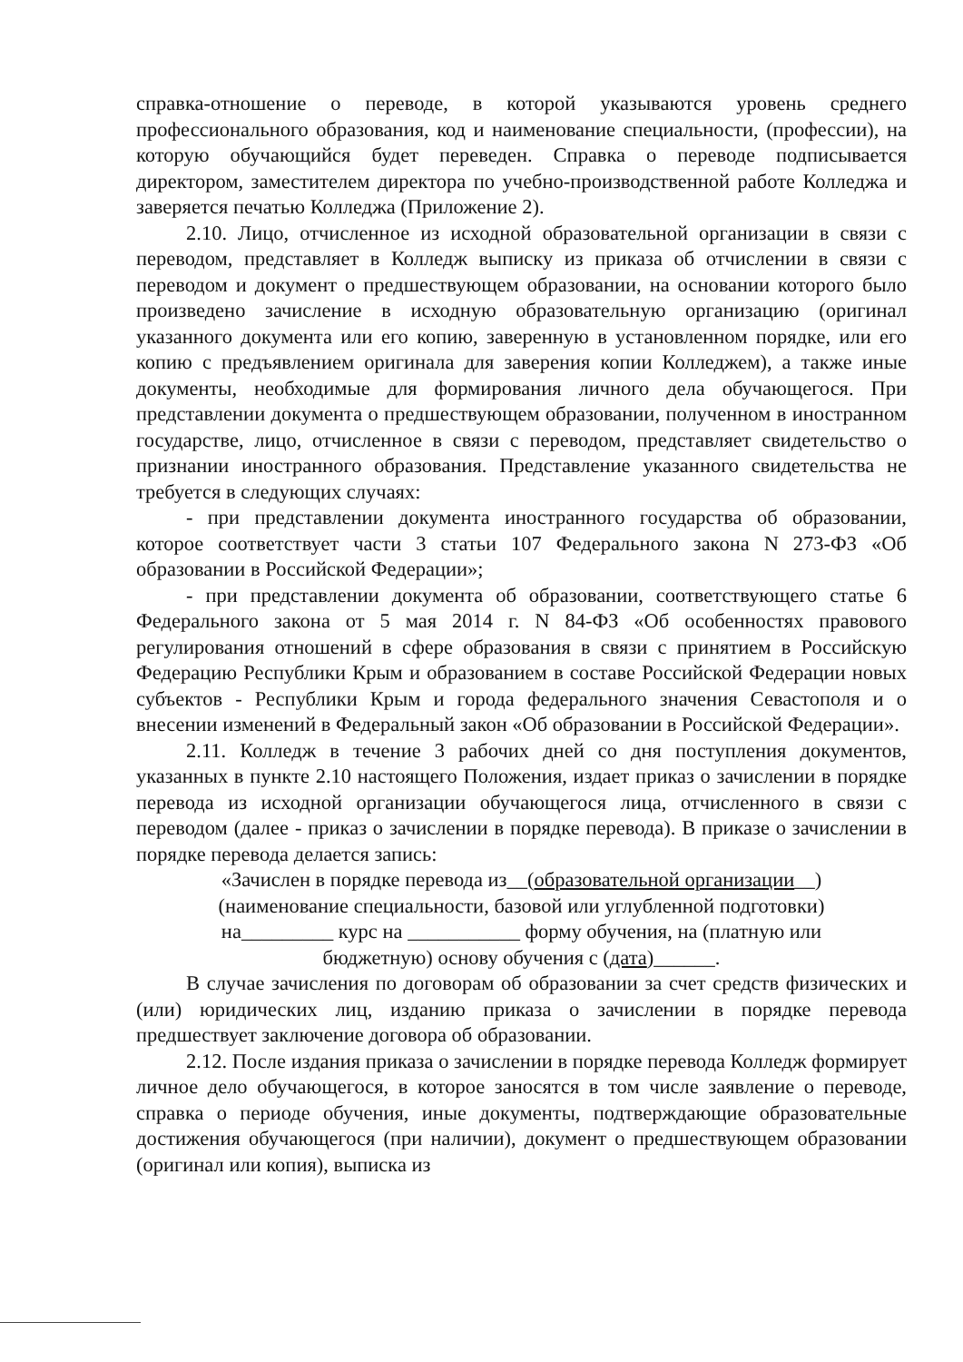справка-отношение о переводе, в которой указываются уровень среднего профессионального образования, код и наименование специальности, (профессии), на которую обучающийся будет переведен. Справка о переводе подписывается директором, заместителем директора по учебно-производственной работе Колледжа и заверяется печатью Колледжа (Приложение 2).
2.10. Лицо, отчисленное из исходной образовательной организации в связи с переводом, представляет в Колледж выписку из приказа об отчислении в связи с переводом и документ о предшествующем образовании, на основании которого было произведено зачисление в исходную образовательную организацию (оригинал указанного документа или его копию, заверенную в установленном порядке, или его копию с предъявлением оригинала для заверения копии Колледжем), а также иные документы, необходимые для формирования личного дела обучающегося. При представлении документа о предшествующем образовании, полученном в иностранном государстве, лицо, отчисленное в связи с переводом, представляет свидетельство о признании иностранного образования. Представление указанного свидетельства не требуется в следующих случаях:
- при представлении документа иностранного государства об образовании, которое соответствует части 3 статьи 107 Федерального закона N 273-ФЗ «Об образовании в Российской Федерации»;
- при представлении документа об образовании, соответствующего статье 6 Федерального закона от 5 мая 2014 г. N 84-ФЗ «Об особенностях правового регулирования отношений в сфере образования в связи с принятием в Российскую Федерацию Республики Крым и образованием в составе Российской Федерации новых субъектов - Республики Крым и города федерального значения Севастополя и о внесении изменений в Федеральный закон «Об образовании в Российской Федерации».
2.11. Колледж в течение 3 рабочих дней со дня поступления документов, указанных в пункте 2.10 настоящего Положения, издает приказ о зачислении в порядке перевода из исходной организации обучающегося лица, отчисленного в связи с переводом (далее - приказ о зачислении в порядке перевода). В приказе о зачислении в порядке перевода делается запись:
«Зачислен в порядке перевода из__(образовательной организации__)
(наименование специальности, базовой или углубленной подготовки)
на_________ курс на ___________ форму обучения, на (платную или
бюджетную) основу обучения с (дата)______.
В случае зачисления по договорам об образовании за счет средств физических и (или) юридических лиц, изданию приказа о зачислении в порядке перевода предшествует заключение договора об образовании.
2.12. После издания приказа о зачислении в порядке перевода Колледж формирует личное дело обучающегося, в которое заносятся в том числе заявление о переводе, справка о периоде обучения, иные документы, подтверждающие образовательные достижения обучающегося (при наличии), документ о предшествующем образовании (оригинал или копия), выписка из